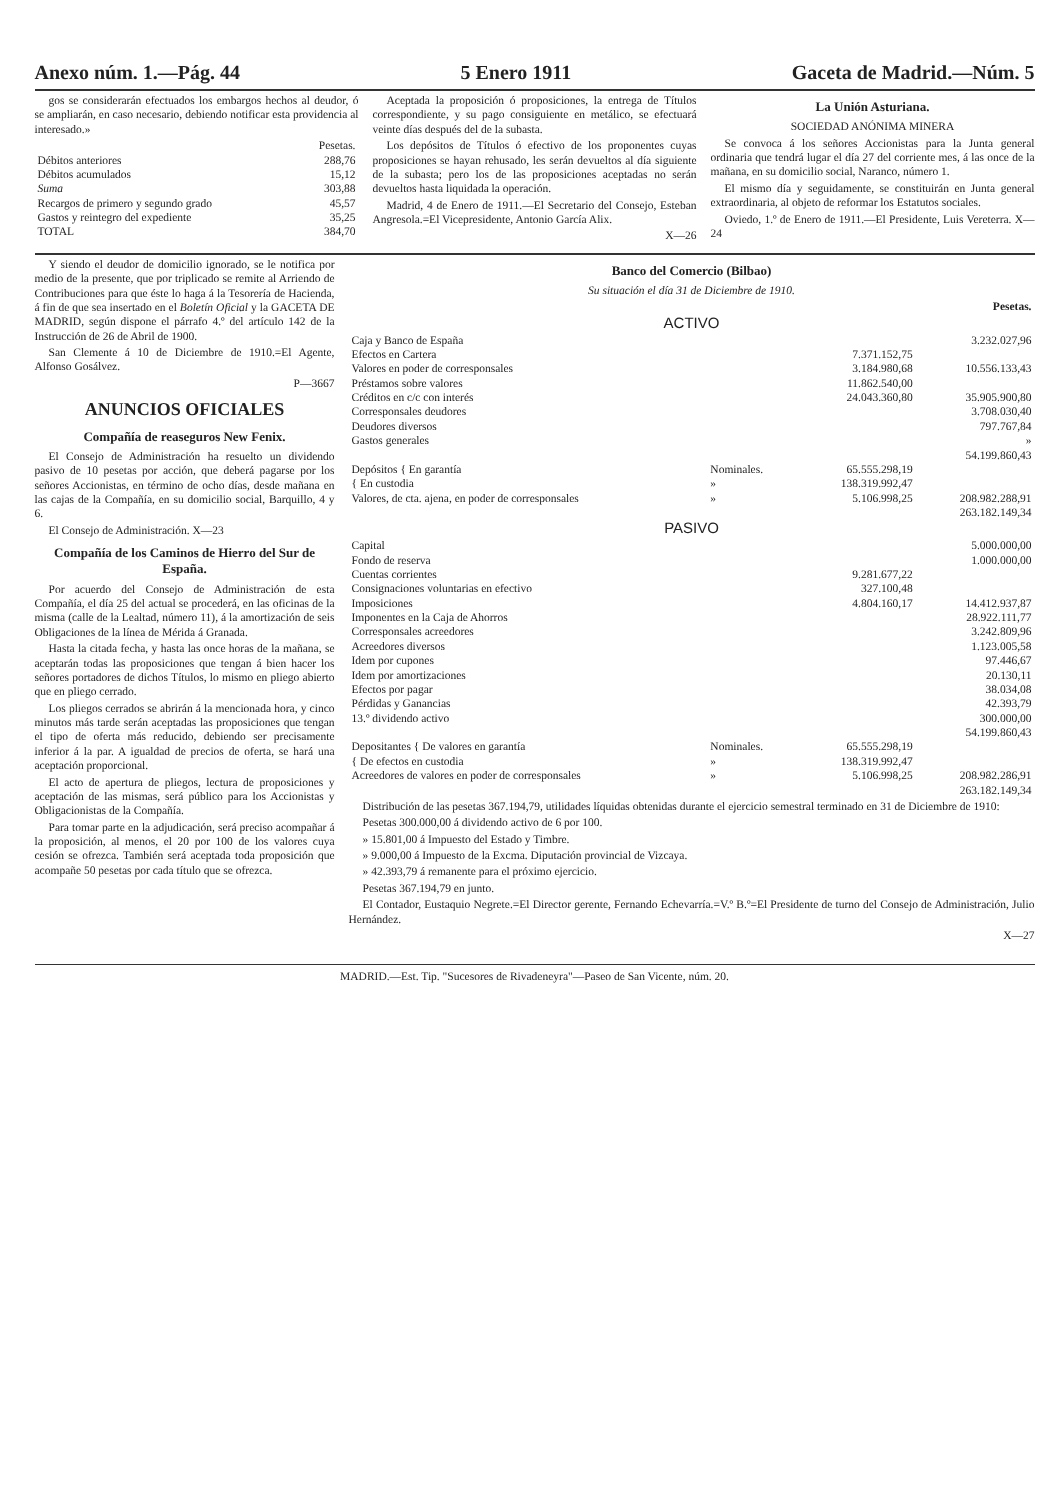Anexo núm. 1.—Pág. 44 5 Enero 1911 Gaceta de Madrid.—Núm. 5
gos se considerarán efectuados los embargos hechos al deudor, ó se ampliarán, en caso necesario, debiendo notificar esta providencia al interesado.»
| | Pesetas. |
| Débitos anteriores | 288,76 |
| Débitos acumulados | 15,12 |
| Suma | 303,88 |
| Recargos de primero y segundo grado | 45,57 |
| Gastos y reintegro del expediente | 35,25 |
| TOTAL | 384,70 |
Aceptada la proposición ó proposiciones, la entrega de Títulos correspondiente, y su pago consiguiente en metálico, se efectuará veinte días después del de la subasta.
Los depósitos de Títulos ó efectivo de los proponentes cuyas proposiciones se hayan rehusado, les serán devueltos al día siguiente de la subasta; pero los de las proposiciones aceptadas no serán devueltos hasta liquidada la operación.
Madrid, 4 de Enero de 1911.—El Secretario del Consejo, Esteban Angresola.=El Vicepresidente, Antonio García Alix.
X—26
La Unión Asturiana.
SOCIEDAD ANÓNIMA MINERA
Se convoca á los señores Accionistas para la Junta general ordinaria que tendrá lugar el día 27 del corriente mes, á las once de la mañana, en su domicilio social, Naranco, número 1.
El mismo día y seguidamente, se constituirán en Junta general extraordinaria, al objeto de reformar los Estatutos sociales.
Oviedo, 1.º de Enero de 1911.—El Presidente, Luis Vereterra. X—24
Y siendo el deudor de domicilio ignorado, se le notifica por medio de la presente, que por triplicado se remite al Arriendo de Contribuciones para que éste lo haga á la Tesorería de Hacienda, á fin de que sea insertado en el Boletín Oficial y la GACETA DE MADRID, según dispone el párrafo 4.º del artículo 142 de la Instrucción de 26 de Abril de 1900.
San Clemente á 10 de Diciembre de 1910.=El Agente, Alfonso Gosálvez.
P—3667
ANUNCIOS OFICIALES
Compañía de reaseguros New Fenix.
El Consejo de Administración ha resuelto un dividendo pasivo de 10 pesetas por acción, que deberá pagarse por los señores Accionistas, en término de ocho días, desde mañana en las cajas de la Compañía, en su domicilio social, Barquillo, 4 y 6.
El Consejo de Administración. X—23
Compañía de los Caminos de Hierro del Sur de España.
Por acuerdo del Consejo de Administración de esta Compañía, el día 25 del actual se procederá, en las oficinas de la misma (calle de la Lealtad, número 11), á la amortización de seis Obligaciones de la línea de Mérida á Granada.
Hasta la citada fecha, y hasta las once horas de la mañana, se aceptarán todas las proposiciones que tengan á bien hacer los señores portadores de dichos Títulos, lo mismo en pliego abierto que en pliego cerrado.
Los pliegos cerrados se abrirán á la mencionada hora, y cinco minutos más tarde serán aceptadas las proposiciones que tengan el tipo de oferta más reducido, debiendo ser precisamente inferior á la par. A igualdad de precios de oferta, se hará una aceptación proporcional.
El acto de apertura de pliegos, lectura de proposiciones y aceptación de las mismas, será público para los Accionistas y Obligacionistas de la Compañía.
Para tomar parte en la adjudicación, será preciso acompañar á la proposición, al menos, el 20 por 100 de los valores cuya cesión se ofrezca. También será aceptada toda proposición que acompañe 50 pesetas por cada título que se ofrezca.
Banco del Comercio (Bilbao)
Su situación el día 31 de Diciembre de 1910.
| | | | Pesetas. |
| ACTIVO | | | |
| Caja y Banco de España | | | 3.232.027,96 |
| Efectos en Cartera | | 7.371.152,75 | |
| Valores en poder de corresponsales | | 3.184.980,68 | 10.556.133,43 |
| Préstamos sobre valores | | 11.862.540,00 | |
| Créditos en c/c con interés | | 24.043.360,80 | 35.905.900,80 |
| Corresponsales deudores | | | 3.708.030,40 |
| Deudores diversos | | | 797.767,84 |
| Gastos generales | | | » |
| | | | 54.199.860,43 |
| Depósitos { En garantía | Nominales. | 65.555.298,19 | |
| { En custodia | » | 138.319.992,47 | |
| Valores, de cta. ajena, en poder de corresponsales | » | 5.106.998,25 | 208.982.288,91 |
| | | | 263.182.149,34 |
| PASIVO | | | |
| Capital | | | 5.000.000,00 |
| Fondo de reserva | | | 1.000.000,00 |
| Cuentas corrientes | | 9.281.677,22 | |
| Consignaciones voluntarias en efectivo | | 327.100,48 | |
| Imposiciones | | 4.804.160,17 | 14.412.937,87 |
| Imponentes en la Caja de Ahorros | | | 28.922.111,77 |
| Corresponsales acreedores | | | 3.242.809,96 |
| Acreedores diversos | | | 1.123.005,58 |
| Idem por cupones | | | 97.446,67 |
| Idem por amortizaciones | | | 20.130,11 |
| Efectos por pagar | | | 38.034,08 |
| Pérdidas y Ganancias | | | 42.393,79 |
| 13.º dividendo activo | | | 300.000,00 |
| | | | 54.199.860,43 |
| Depositantes { De valores en garantía | Nominales. | 65.555.298,19 | |
| { De efectos en custodia | » | 138.319.992,47 | |
| Acreedores de valores en poder de corresponsales | » | 5.106.998,25 | 208.982.286,91 |
| | | | 263.182.149,34 |
Distribución de las pesetas 367.194,79, utilidades líquidas obtenidas durante el ejercicio semestral terminado en 31 de Diciembre de 1910:
Pesetas 300.000,00 á dividendo activo de 6 por 100.
» 15.801,00 á Impuesto del Estado y Timbre.
» 9.000,00 á Impuesto de la Excma. Diputación provincial de Vizcaya.
» 42.393,79 á remanente para el próximo ejercicio.
Pesetas 367.194,79 en junto.
El Contador, Eustaquio Negrete.=El Director gerente, Fernando Echevarría.=V.º B.º=El Presidente de turno del Consejo de Administración, Julio Hernández.
X—27
MADRID.—Est. Tip. "Sucesores de Rivadeneyra"—Paseo de San Vicente, núm. 20.